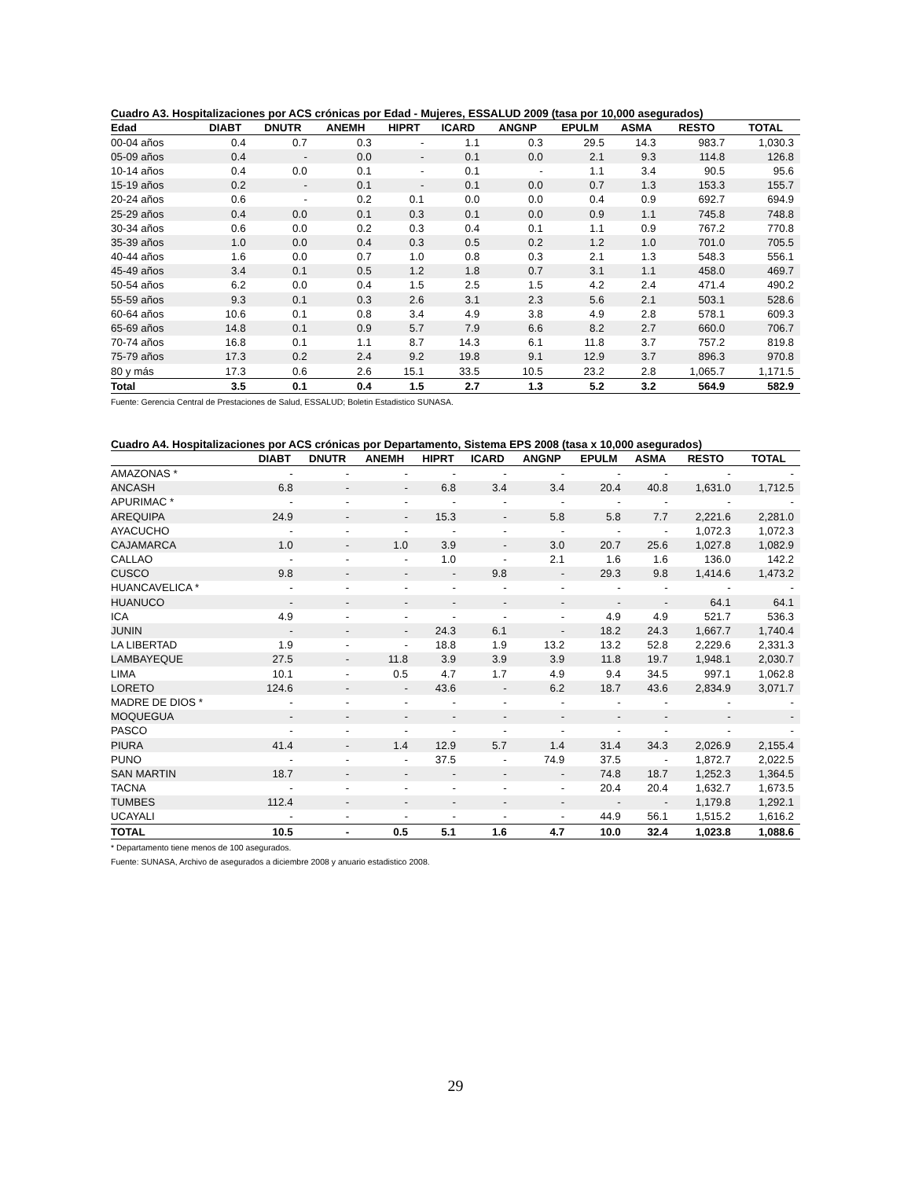Cuadro A3. Hospitalizaciones por ACS crónicas por Edad - Mujeres, ESSALUD 2009 (tasa por 10,000 asegurados)
| Edad | DIABT | DNUTR | ANEMH | HIPRT | ICARD | ANGNP | EPULM | ASMA | RESTO | TOTAL |
| --- | --- | --- | --- | --- | --- | --- | --- | --- | --- | --- |
| 00-04 años | 0.4 | 0.7 | 0.3 | - | 1.1 | 0.3 | 29.5 | 14.3 | 983.7 | 1,030.3 |
| 05-09 años | 0.4 | - | 0.0 | - | 0.1 | 0.0 | 2.1 | 9.3 | 114.8 | 126.8 |
| 10-14 años | 0.4 | 0.0 | 0.1 | - | 0.1 | - | 1.1 | 3.4 | 90.5 | 95.6 |
| 15-19 años | 0.2 | - | 0.1 | - | 0.1 | 0.0 | 0.7 | 1.3 | 153.3 | 155.7 |
| 20-24 años | 0.6 | - | 0.2 | 0.1 | 0.0 | 0.0 | 0.4 | 0.9 | 692.7 | 694.9 |
| 25-29 años | 0.4 | 0.0 | 0.1 | 0.3 | 0.1 | 0.0 | 0.9 | 1.1 | 745.8 | 748.8 |
| 30-34 años | 0.6 | 0.0 | 0.2 | 0.3 | 0.4 | 0.1 | 1.1 | 0.9 | 767.2 | 770.8 |
| 35-39 años | 1.0 | 0.0 | 0.4 | 0.3 | 0.5 | 0.2 | 1.2 | 1.0 | 701.0 | 705.5 |
| 40-44 años | 1.6 | 0.0 | 0.7 | 1.0 | 0.8 | 0.3 | 2.1 | 1.3 | 548.3 | 556.1 |
| 45-49 años | 3.4 | 0.1 | 0.5 | 1.2 | 1.8 | 0.7 | 3.1 | 1.1 | 458.0 | 469.7 |
| 50-54 años | 6.2 | 0.0 | 0.4 | 1.5 | 2.5 | 1.5 | 4.2 | 2.4 | 471.4 | 490.2 |
| 55-59 años | 9.3 | 0.1 | 0.3 | 2.6 | 3.1 | 2.3 | 5.6 | 2.1 | 503.1 | 528.6 |
| 60-64 años | 10.6 | 0.1 | 0.8 | 3.4 | 4.9 | 3.8 | 4.9 | 2.8 | 578.1 | 609.3 |
| 65-69 años | 14.8 | 0.1 | 0.9 | 5.7 | 7.9 | 6.6 | 8.2 | 2.7 | 660.0 | 706.7 |
| 70-74 años | 16.8 | 0.1 | 1.1 | 8.7 | 14.3 | 6.1 | 11.8 | 3.7 | 757.2 | 819.8 |
| 75-79 años | 17.3 | 0.2 | 2.4 | 9.2 | 19.8 | 9.1 | 12.9 | 3.7 | 896.3 | 970.8 |
| 80 y más | 17.3 | 0.6 | 2.6 | 15.1 | 33.5 | 10.5 | 23.2 | 2.8 | 1,065.7 | 1,171.5 |
| Total | 3.5 | 0.1 | 0.4 | 1.5 | 2.7 | 1.3 | 5.2 | 3.2 | 564.9 | 582.9 |
Fuente: Gerencia Central de Prestaciones de Salud, ESSALUD; Boletin Estadistico SUNASA.
Cuadro A4. Hospitalizaciones por ACS crónicas por Departamento, Sistema EPS 2008 (tasa x 10,000 asegurados)
| | DIABT | DNUTR | ANEMH | HIPRT | ICARD | ANGNP | EPULM | ASMA | RESTO | TOTAL |
| --- | --- | --- | --- | --- | --- | --- | --- | --- | --- | --- |
| AMAZONAS * | - | - | - | - | - | - | - | - | - | - |
| ANCASH | 6.8 | - | - | 6.8 | 3.4 | 3.4 | 20.4 | 40.8 | 1,631.0 | 1,712.5 |
| APURIMAC * | - | - | - | - | - | - | - | - | - | - |
| AREQUIPA | 24.9 | - | - | 15.3 | - | 5.8 | 5.8 | 7.7 | 2,221.6 | 2,281.0 |
| AYACUCHO | - | - | - | - | - | - | - | - | 1,072.3 | 1,072.3 |
| CAJAMARCA | 1.0 | - | 1.0 | 3.9 | - | 3.0 | 20.7 | 25.6 | 1,027.8 | 1,082.9 |
| CALLAO | - | - | - | 1.0 | - | 2.1 | 1.6 | 1.6 | 136.0 | 142.2 |
| CUSCO | 9.8 | - | - | - | 9.8 | - | 29.3 | 9.8 | 1,414.6 | 1,473.2 |
| HUANCAVELICA * | - | - | - | - | - | - | - | - | - | - |
| HUANUCO | - | - | - | - | - | - | - | - | 64.1 | 64.1 |
| ICA | 4.9 | - | - | - | - | - | 4.9 | 4.9 | 521.7 | 536.3 |
| JUNIN | - | - | - | 24.3 | 6.1 | - | 18.2 | 24.3 | 1,667.7 | 1,740.4 |
| LA LIBERTAD | 1.9 | - | - | 18.8 | 1.9 | 13.2 | 13.2 | 52.8 | 2,229.6 | 2,331.3 |
| LAMBAYEQUE | 27.5 | - | 11.8 | 3.9 | 3.9 | 3.9 | 11.8 | 19.7 | 1,948.1 | 2,030.7 |
| LIMA | 10.1 | - | 0.5 | 4.7 | 1.7 | 4.9 | 9.4 | 34.5 | 997.1 | 1,062.8 |
| LORETO | 124.6 | - | - | 43.6 | - | 6.2 | 18.7 | 43.6 | 2,834.9 | 3,071.7 |
| MADRE DE DIOS * | - | - | - | - | - | - | - | - | - | - |
| MOQUEGUA | - | - | - | - | - | - | - | - | - | - |
| PASCO | - | - | - | - | - | - | - | - | - | - |
| PIURA | 41.4 | - | 1.4 | 12.9 | 5.7 | 1.4 | 31.4 | 34.3 | 2,026.9 | 2,155.4 |
| PUNO | - | - | - | 37.5 | - | 74.9 | 37.5 | - | 1,872.7 | 2,022.5 |
| SAN MARTIN | 18.7 | - | - | - | - | - | 74.8 | 18.7 | 1,252.3 | 1,364.5 |
| TACNA | - | - | - | - | - | - | 20.4 | 20.4 | 1,632.7 | 1,673.5 |
| TUMBES | 112.4 | - | - | - | - | - | - | - | 1,179.8 | 1,292.1 |
| UCAYALI | - | - | - | - | - | - | 44.9 | 56.1 | 1,515.2 | 1,616.2 |
| TOTAL | 10.5 | - | 0.5 | 5.1 | 1.6 | 4.7 | 10.0 | 32.4 | 1,023.8 | 1,088.6 |
* Departamento tiene menos de 100 asegurados.
Fuente: SUNASA, Archivo de asegurados a diciembre 2008 y anuario estadistico 2008.
29